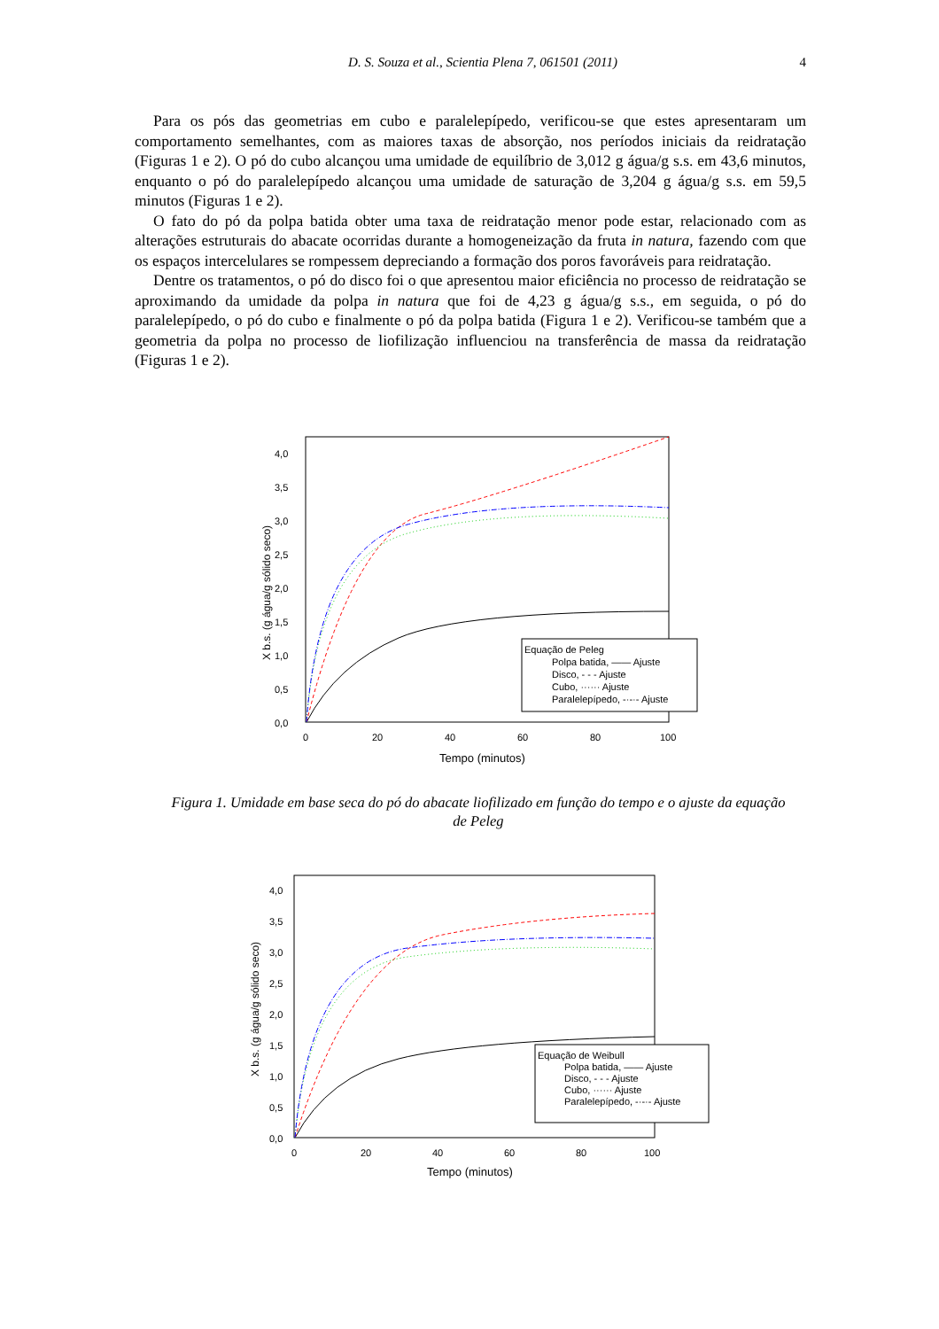D. S. Souza et al., Scientia Plena 7, 061501 (2011) 4
Para os pós das geometrias em cubo e paralelepípedo, verificou-se que estes apresentaram um comportamento semelhantes, com as maiores taxas de absorção, nos períodos iniciais da reidratação (Figuras 1 e 2). O pó do cubo alcançou uma umidade de equilíbrio de 3,012 g água/g s.s. em 43,6 minutos, enquanto o pó do paralelepípedo alcançou uma umidade de saturação de 3,204 g água/g s.s. em 59,5 minutos (Figuras 1 e 2).
O fato do pó da polpa batida obter uma taxa de reidratação menor pode estar, relacionado com as alterações estruturais do abacate ocorridas durante a homogeneização da fruta in natura, fazendo com que os espaços intercelulares se rompessem depreciando a formação dos poros favoráveis para reidratação.
Dentre os tratamentos, o pó do disco foi o que apresentou maior eficiência no processo de reidratação se aproximando da umidade da polpa in natura que foi de 4,23 g água/g s.s., em seguida, o pó do paralelepípedo, o pó do cubo e finalmente o pó da polpa batida (Figura 1 e 2). Verificou-se também que a geometria da polpa no processo de liofilização influenciou na transferência de massa da reidratação (Figuras 1 e 2).
4,0
3,5
3,0
2,5
2,0
1,5
1,0
0,5
0,0
0
20
40
60
80
100
Tempo (minutos)
X b.s. (g água/g sólido seco)
Equação de Peleg
Polpa batida, —— Ajuste
Disco, - - - Ajuste
Cubo, ······ Ajuste
Paralelepípedo, -·-·- Ajuste
Figura 1. Umidade em base seca do pó do abacate liofilizado em função do tempo e o ajuste da equação de Peleg
4,0
3,5
3,0
2,5
2,0
1,5
1,0
0,5
0,0
0
20
40
60
80
100
Tempo (minutos)
X b.s. (g água/g sólido seco)
Equação de Weibull
Polpa batida, —— Ajuste
Disco, - - - Ajuste
Cubo, ······ Ajuste
Paralelepípedo, -·-·- Ajuste